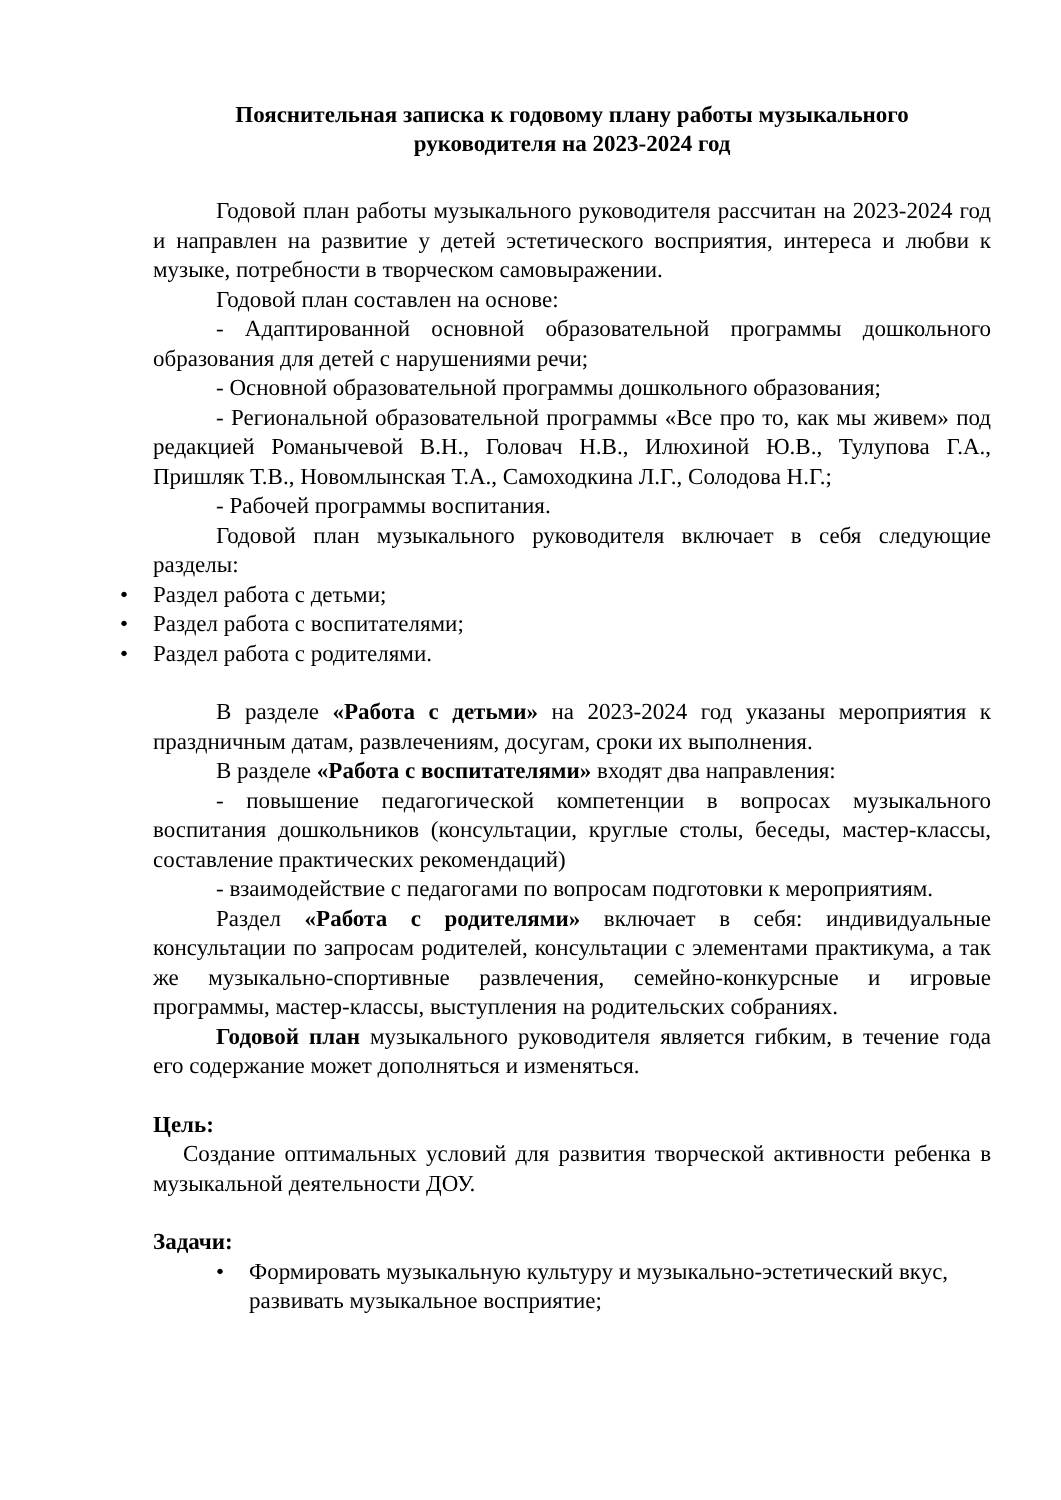Пояснительная записка к годовому плану работы музыкального
руководителя на 2023-2024 год
Годовой план работы музыкального руководителя рассчитан на 2023-2024 год и направлен на развитие у детей эстетического восприятия, интереса и любви к музыке, потребности в творческом самовыражении.
Годовой план составлен на основе:
- Адаптированной основной образовательной программы дошкольного образования для детей с нарушениями речи;
- Основной образовательной программы дошкольного образования;
- Региональной образовательной программы «Все про то, как мы живем» под редакцией Романычевой В.Н., Головач Н.В., Илюхиной Ю.В., Тулупова Г.А., Пришляк Т.В., Новомлынская Т.А., Самоходкина Л.Г., Солодова Н.Г.;
- Рабочей программы воспитания.
Годовой план музыкального руководителя включает в себя следующие разделы:
• Раздел работа с детьми;
• Раздел работа с воспитателями;
• Раздел работа с родителями.
В разделе «Работа с детьми» на 2023-2024 год указаны мероприятия к праздничным датам, развлечениям, досугам, сроки их выполнения.
В разделе «Работа с воспитателями» входят два направления:
- повышение педагогической компетенции в вопросах музыкального воспитания дошкольников (консультации, круглые столы, беседы, мастер-классы, составление практических рекомендаций)
- взаимодействие с педагогами по вопросам подготовки к мероприятиям.
Раздел «Работа с родителями» включает в себя: индивидуальные консультации по запросам родителей, консультации с элементами практикума, а так же музыкально-спортивные развлечения, семейно-конкурсные и игровые программы, мастер-классы, выступления на родительских собраниях.
Годовой план музыкального руководителя является гибким, в течение года его содержание может дополняться и изменяться.
Цель:
Создание оптимальных условий для развития творческой активности ребенка в музыкальной деятельности ДОУ.
Задачи:
• Формировать музыкальную культуру и музыкально-эстетический вкус, развивать музыкальное восприятие;